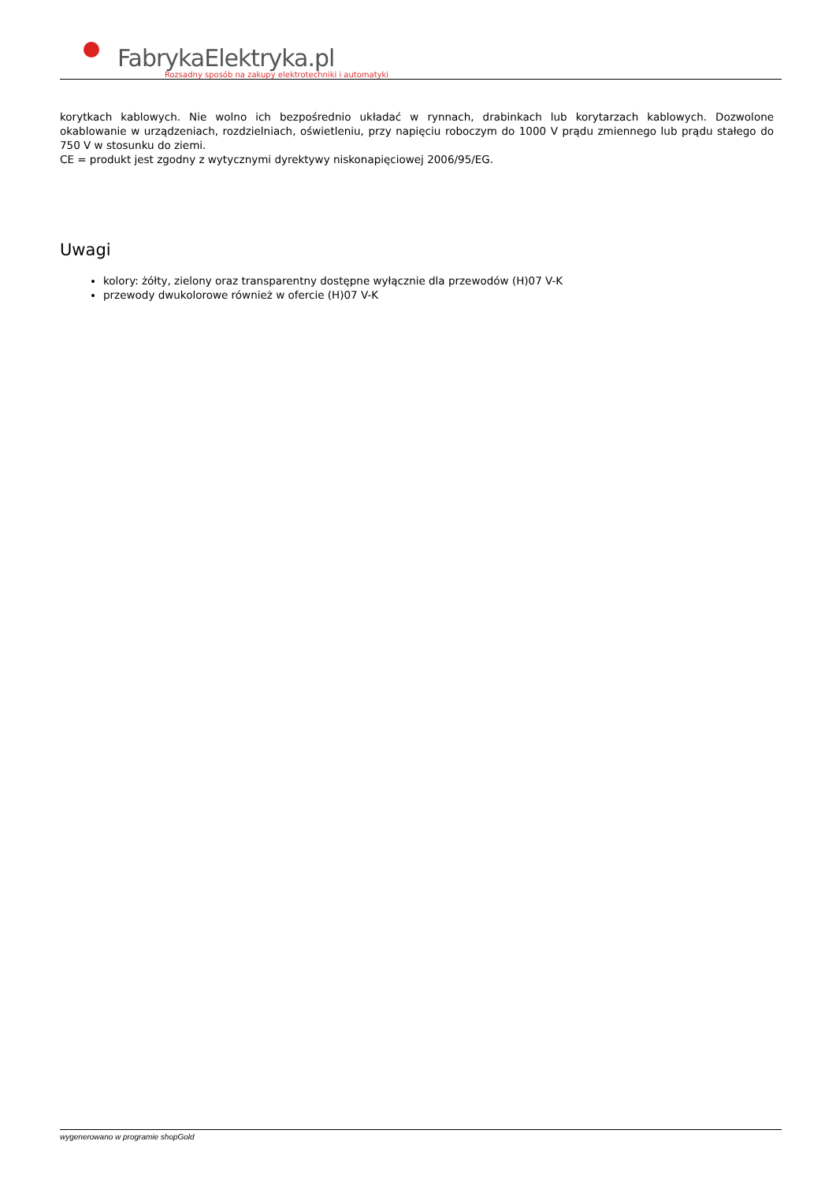FabrykaElektryka.pl
Rozsadny sposób na zakupy elektrotechniki i automatyki
korytkach kablowych. Nie wolno ich bezpośrednio układać w rynnach, drabinkach lub korytarzach kablowych. Dozwolone okablowanie w urządzeniach, rozdzielniach, oświetleniu, przy napięciu roboczym do 1000 V prądu zmiennego lub prądu stałego do 750 V w stosunku do ziemi.
CE = produkt jest zgodny z wytycznymi dyrektywy niskonapięciowej 2006/95/EG.
Uwagi
kolory: żółty, zielony oraz transparentny dostępne wyłącznie dla przewodów (H)07 V-K
przewody dwukolorowe również w ofercie (H)07 V-K
wygenerowano w programie shopGold